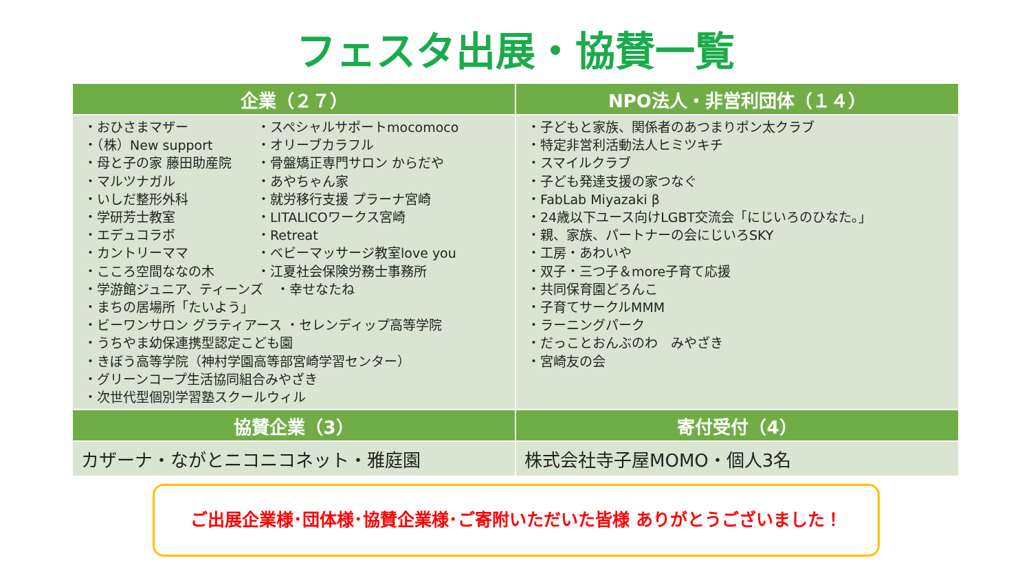フェスタ出展・協賛一覧
| 企業（２７） | NPO法人・非営利団体（１４） |
| --- | --- |
| ・おひさまマザー ・スペシャルサポートmocomoco ・（株）New support ・オリーブカラフル ・母と子の家 藤田助産院 ・骨盤矯正専門サロン からだや ・マルツナガル ・あやちゃん家 ・いしだ整形外科 ・就労移行支援 プラーナ宮崎 ・学研芳士教室 ・LITALICOワークス宮崎 ・エデュコラボ ・Retreat ・カントリーママ ・ベビーマッサージ教室love you ・こころ空間ななの木 ・江夏社会保険労務士事務所 ・学游館ジュニア、ティーンズ ・幸せなたね ・まちの居場所「たいよう」 ・ビーワンサロン グラティアース ・セレンディップ高等学院 ・うちやま幼保連携型認定こども園 ・きぼう高等学院（神村学園高等部宮崎学習センター） ・グリーンコープ生活協同組合みやざき ・次世代型個別学習塾スクールウィル | ・子どもと家族、関係者のあつまりポン太クラブ ・特定非営利活動法人ヒミツキチ ・スマイルクラブ ・子ども発達支援の家つなぐ ・FabLab Miyazaki β ・24歳以下ユース向けLGBT交流会「にじいろのひなた。」 ・親、家族、パートナーの会にじいろSKY ・工房・あわいや ・双子・三つ子＆more子育て応援 ・共同保育園どろんこ ・子育てサークルMMM ・ラーニングパーク ・だっことおんぶのわ みやざき ・宮崎友の会 |
| 協賛企業（3） | 寄付受付（4） |
| カザーナ・ながとニコニコネット・雅庭園 | 株式会社寺子屋MOMO・個人3名 |
ご出展企業様･団体様･協賛企業様･ご寄附いただいた皆様 ありがとうございました！